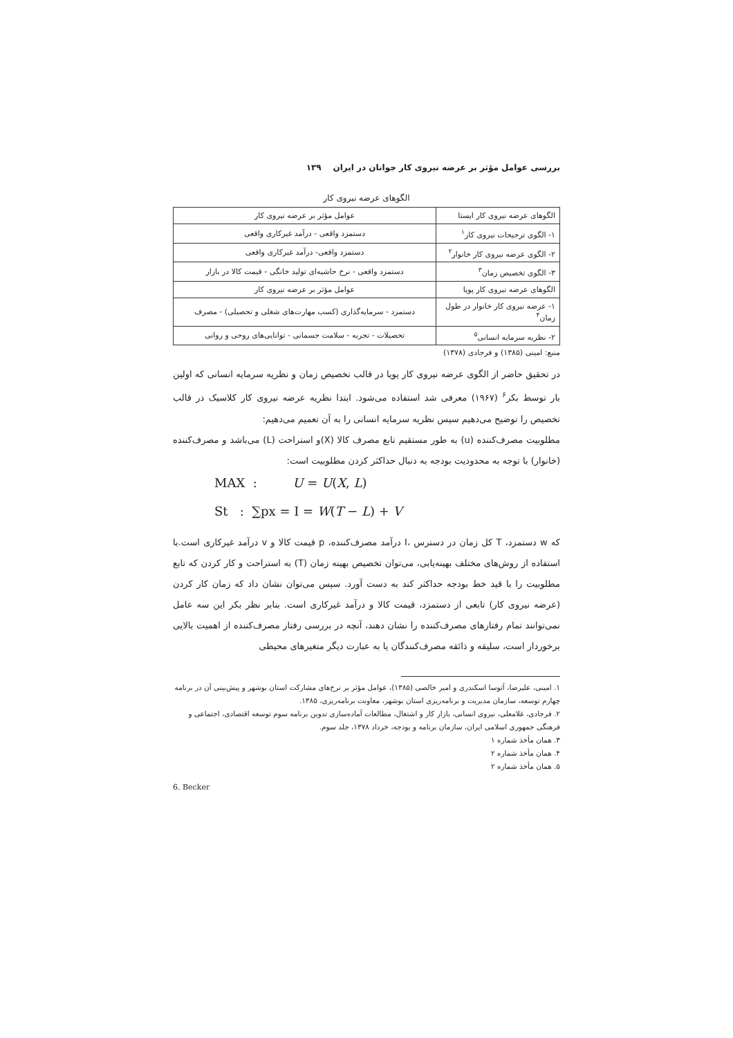بررسی عوامل مؤثر بر عرضه نیروی کار جوانان در ایران ۱۳۹
الگوهای عرضه نیروی کار
| الگوهای عرضه نیروی کار ایستا | عوامل مؤثر بر عرضه نیروی کار |
| --- | --- |
| ۱- الگوی ترجیحات نیروی کار<sup>۱</sup> | دستمزد واقعی - درآمد غیرکاری واقعی |
| ۲- الگوی عرضه نیروی کار خانوار<sup>۲</sup> | دستمزد واقعی- درآمد غیرکاری واقعی |
| ۳- الگوی تخصیص زمان<sup>۳</sup> | دستمزد واقعی - نرخ حاشیه‌ای تولید خانگی - قیمت کالا در بازار |
| الگوهای عرضه نیروی کار پویا | عوامل مؤثر بر عرضه نیروی کار |
| ۱- عرضه نیروی کار خانوار در طول زمان<sup>۴</sup> | دستمزد - سرمایه‌گذاری (کسب مهارت‌های شغلی و تحصیلی) - مصرف |
| ۲- نظریه سرمایه انسانی<sup>۵</sup> | تحصیلات - تجربه - سلامت جسمانی - توانایی‌های روحی و روانی |
منبع: امینی (۱۳۸۵) و فرجادی (۱۳۷۸)
در تحقیق حاضر از الگوی عرضه نیروی کار پویا در قالب تخصیص زمان و نظریه سرمایه انسانی که اولین بار توسط بکر<sup>۶</sup> (۱۹۶۷) معرفی شد استفاده می‌شود. ابتدا نظریه عرضه نیروی کار کلاسیک در قالب تخصیص را توضیح می‌دهیم سپس نظریه سرمایه انسانی را به آن تعمیم می‌دهیم:
مطلوبیت مصرف‌کننده (u) به طور مستقیم تابع مصرف کالا (X)و استراحت (L) می‌باشد و مصرف‌کننده (خانوار) با توجه به محدودیت بودجه به دنبال حداکثر کردن مطلوبیت است:
MAX : U = U(X, L)
St : ∑px = I = W(T − L) + V
که w دستمزد، T کل زمان در دسترس ،I درآمد مصرف‌کننده، p قیمت کالا و v درآمد غیرکاری است.با استفاده از روش‌های مختلف بهینه‌یابی، می‌توان تخصیص بهینه زمان (T) به استراحت و کار کردن که تابع مطلوبیت را با قید خط بودجه حداکثر کند به دست آورد. سپس می‌توان نشان داد که زمان کار کردن (عرضه نیروی کار) تابعی از دستمزد، قیمت کالا و درآمد غیرکاری است. بنابر نظر بکر این سه عامل نمی‌توانند تمام رفتارهای مصرف‌کننده را نشان دهند، آنچه در بررسی رفتار مصرف‌کننده از اهمیت بالایی برخوردار است، سلیقه و ذائقه مصرف‌کنندگان یا به عبارت دیگر متغیرهای محیطی
۱. امینی، علیرضا، آتوسا اسکندری و امیر خالصی (۱۳۸۵)، عوامل مؤثر بر نرخ‌های مشارکت استان بوشهر و پیش‌بینی آن در برنامه چهارم توسعه، سازمان مدیریت و برنامه‌ریزی استان بوشهر، معاونت برنامه‌ریزی، ۱۳۸۵.
۲. فرجادی، غلامعلی، نیروی انسانی، بازار کار و اشتغال، مطالعات آماده‌سازی تدوین برنامه سوم توسعه اقتصادی، اجتماعی و فرهنگی جمهوری اسلامی ایران، سازمان برنامه و بودجه، خرداد ۱۳۷۸، جلد سوم.
۳. همان مأخذ شماره ۱
۴. همان مأخذ شماره ۲
۵. همان مأخذ شماره ۲
6. Becker